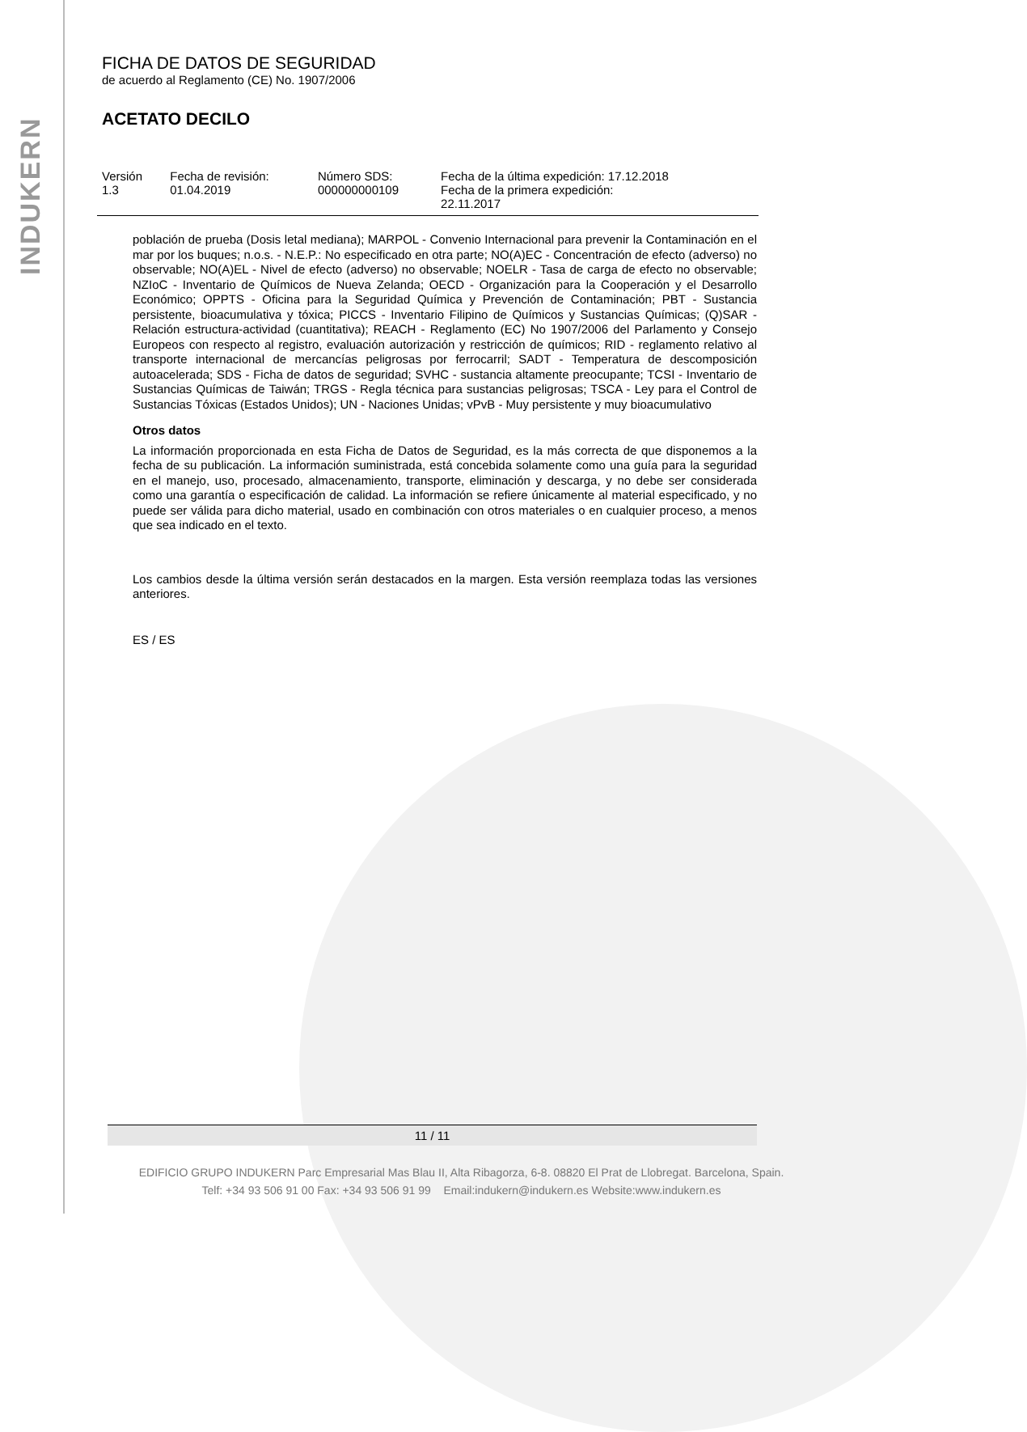INDUKERN
FICHA DE DATOS DE SEGURIDAD
de acuerdo al Reglamento (CE) No. 1907/2006
ACETATO DECILO
| Versión 1.3 | Fecha de revisión: 01.04.2019 | Número SDS: 000000000109 | Fecha de la última expedición: 17.12.2018 Fecha de la primera expedición: 22.11.2017 |
población de prueba (Dosis letal mediana); MARPOL - Convenio Internacional para prevenir la Contaminación en el mar por los buques; n.o.s. - N.E.P.: No especificado en otra parte; NO(A)EC - Concentración de efecto (adverso) no observable; NO(A)EL - Nivel de efecto (adverso) no observable; NOELR - Tasa de carga de efecto no observable; NZIoC - Inventario de Químicos de Nueva Zelanda; OECD - Organización para la Cooperación y el Desarrollo Económico; OPPTS - Oficina para la Seguridad Química y Prevención de Contaminación; PBT - Sustancia persistente, bioacumulativa y tóxica; PICCS - Inventario Filipino de Químicos y Sustancias Químicas; (Q)SAR - Relación estructura-actividad (cuantitativa); REACH - Reglamento (EC) No 1907/2006 del Parlamento y Consejo Europeos con respecto al registro, evaluación autorización y restricción de químicos; RID - reglamento relativo al transporte internacional de mercancías peligrosas por ferrocarril; SADT - Temperatura de descomposición autoacelerada; SDS - Ficha de datos de seguridad; SVHC - sustancia altamente preocupante; TCSI - Inventario de Sustancias Químicas de Taiwán; TRGS - Regla técnica para sustancias peligrosas; TSCA - Ley para el Control de Sustancias Tóxicas (Estados Unidos); UN - Naciones Unidas; vPvB - Muy persistente y muy bioacumulativo
Otros datos
La información proporcionada en esta Ficha de Datos de Seguridad, es la más correcta de que disponemos a la fecha de su publicación. La información suministrada, está concebida solamente como una guía para la seguridad en el manejo, uso, procesado, almacenamiento, transporte, eliminación y descarga, y no debe ser considerada como una garantía o especificación de calidad. La información se refiere únicamente al material especificado, y no puede ser válida para dicho material, usado en combinación con otros materiales o en cualquier proceso, a menos que sea indicado en el texto.
Los cambios desde la última versión serán destacados en la margen. Esta versión reemplaza todas las versiones anteriores.
ES / ES
11 / 11
EDIFICIO GRUPO INDUKERN Parc Empresarial Mas Blau II, Alta Ribagorza, 6-8. 08820 El Prat de Llobregat. Barcelona, Spain.
Telf: +34 93 506 91 00 Fax: +34 93 506 91 99 Email:indukern@indukern.es Website:www.indukern.es